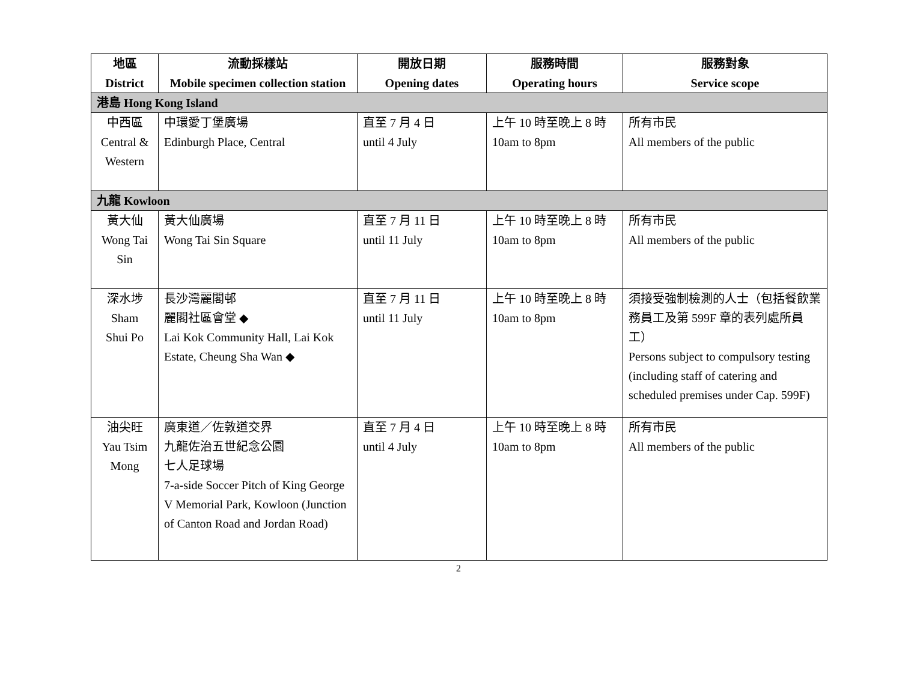| 地區 District | 流動採樣站 Mobile specimen collection station | 開放日期 Opening dates | 服務時間 Operating hours | 服務對象 Service scope |
| --- | --- | --- | --- | --- |
| 港島 Hong Kong Island | | | | |
| 中西區 Central & Western | 中環愛丁堡廣場 Edinburgh Place, Central | 直至 7 月 4 日 until 4 July | 上午 10 時至晚上 8 時 10am to 8pm | 所有市民 All members of the public |
| 九龍 Kowloon | | | | |
| 黃大仙 Wong Tai Sin | 黃大仙廣場 Wong Tai Sin Square | 直至 7 月 11 日 until 11 July | 上午 10 時至晚上 8 時 10am to 8pm | 所有市民 All members of the public |
| 深水埗 Sham Shui Po | 長沙灣麗閣邨 麗閣社區會堂 ◆ Lai Kok Community Hall, Lai Kok Estate, Cheung Sha Wan ◆ | 直至 7 月 11 日 until 11 July | 上午 10 時至晚上 8 時 10am to 8pm | 須接受強制檢測的人士（包括餐飲業務員工及第 599F 章的表列處所員工） Persons subject to compulsory testing (including staff of catering and scheduled premises under Cap. 599F) |
| 油尖旺 Yau Tsim Mong | 廣東道／佐敦道交界 九龍佐治五世紀念公園 七人足球場 7-a-side Soccer Pitch of King George V Memorial Park, Kowloon (Junction of Canton Road and Jordan Road) | 直至 7 月 4 日 until 4 July | 上午 10 時至晚上 8 時 10am to 8pm | 所有市民 All members of the public |
2